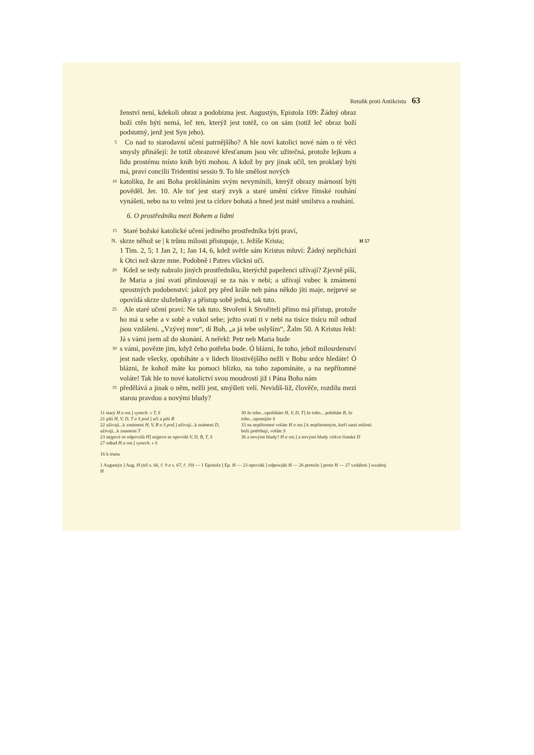Retuňk proti Antikristu 63
ženství není, kdekoli obraz a podobizna jest. Augustýn, Epistola 109: Žádný obraz boží ctěn býti nemá, leč ten, kterýž jest totéž, co on sám (totiž leč obraz boží podstatný, jenž jest Syn jeho).
5
Co nad to starodavní učení patrnějšího? A hle noví katolici nové nám o té věci smysly přinášejí: že totiž obrazové křesťanum jsou věc užitečná, protože lejkum a lidu prostému místo knih býti mohou. A kdož by pry jinak učil, ten proklatý býti má, praví concilii Tridentini sessio 9. To hle smělost nových
10
katoliku, že ani Boha proklínáním svým nevymínili, kterýž obrazy márností býti pověděl. Jer. 10. Ale toť jest starý zvyk a staré umění církve římské rouhání vynášeti, nebo na to velmi jest ta církev bohatá a hned jest mátě smilstva a rouhání.
6. O prostředníku mezi Bohem a lidmi
15
Staré božské katolické učení jediného prostředníka býti praví,
N.
skrze něhož se | k trůnu milosti přistupuje, t. Ježíše Krista;
H 57
1 Tim. 2, 5; 1 Jan 2, 1; Jan 14, 6, kdež světle sám Kristus mluví: Žádný nepřichází k Otci než skrze mne. Podobně i Patres všickni učí.
20
Kdež se tedy nabralo jiných prostředníku, kterýchž papeženci užívají? Zjevně píší, že Maria a jiní svatí přimlouvají se za nás v nebi; a užívají vubec k zmámení sprostných podobenství: jakož pry před krále neb pána někdo jíti maje, nejprvé se opovídá skrze služebníky a přístup sobě jedná, tak tuto.
25
Ale staré učení praví: Ne tak tuto. Stvoření k Stvořiteli přímo má přístup, protože ho má u sebe a v sobě a vukol sebe; ježto svatí ti v nebi na tisíce tisícu míl odtud jsou vzdáleni. „Vzývej mne“, dí Buh, „a já tebe uslyším“, Žalm 50. A Kristus řekl: Já s vámi jsem až do skonání. A neřekl: Petr neb Maria bude
30
s vámi, povězte jim, když čeho potřeba bude. Ó blázni, že toho, jehož milosrdenství jest nade všecky, opobíháte a v lidech lítostivějšího nežli v Bohu srdce hledáte! Ó blázni, že kohož máte ku pomoci blízko, na toho zapomínáte, a na nepřítomné voláte! Tak hle to nové katolictví svou moudrostí již i Pána Boha nám
35
předělává a jinak o něm, nežli jest, smýšleti velí. Nevidíš-liž, člověče, rozdílu mezi starou pravdou a novými bludy?
11 starý H a ost.] vynech. v T, S
21 píší H, V, D, T a S pod.] učí a píší B
22 užívají...k zmámení H, V, B a S pod.] užívají...k mámení D, užívají...k znamení T
23 nejprvé se odpovídá H] nejprve se opovídá V, D, B, T, S
27 odtud H a ost.] vynech. v S
30 že toho...opobíháte H, V, D, T] že toho... pobíháte B, že toho...opomíjíte S
33 na nepřítomné voláte H a ost.] k nepřítomným, kteří sami milosti boží potřebují, voláte S
36 a novými bludy? H a ost.] a novými bludy církve římské D
16 k trunu
1 Augustýn ] Aug. H (též s. 66, ř. 9 a s. 67, ř. 19) — 1 Epistola ] Ep. H — 23 opovídá ] odpowjdá H — 26 protože ] proto H — 27 vzdáleni ] wzalenj H